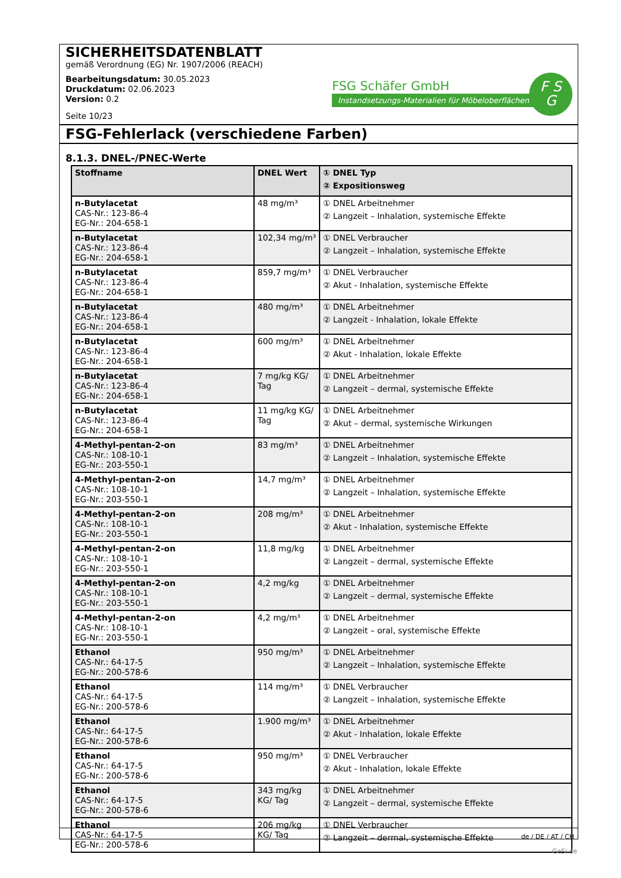SICHERHEITSDATENBLATT
gemäß Verordnung (EG) Nr. 1907/2006 (REACH)
Bearbeitungsdatum: 30.05.2023
Druckdatum: 02.06.2023
Version: 0.2
Seite 10/23
FSG Schäfer GmbH
Instandsetzungs-Materialien für Möbeloberflächen
F S
G
FSG-Fehlerlack (verschiedene Farben)
8.1.3. DNEL-/PNEC-Werte
| Stoffname | DNEL Wert | ① DNEL Typ ② Expositionsweg |
| --- | --- | --- |
| n-Butylacetat CAS-Nr.: 123-86-4 EG-Nr.: 204-658-1 | 48 mg/m³ | ① DNEL Arbeitnehmer ② Langzeit – Inhalation, systemische Effekte |
| n-Butylacetat CAS-Nr.: 123-86-4 EG-Nr.: 204-658-1 | 102,34 mg/m³ | ① DNEL Verbraucher ② Langzeit – Inhalation, systemische Effekte |
| n-Butylacetat CAS-Nr.: 123-86-4 EG-Nr.: 204-658-1 | 859,7 mg/m³ | ① DNEL Verbraucher ② Akut - Inhalation, systemische Effekte |
| n-Butylacetat CAS-Nr.: 123-86-4 EG-Nr.: 204-658-1 | 480 mg/m³ | ① DNEL Arbeitnehmer ② Langzeit - Inhalation, lokale Effekte |
| n-Butylacetat CAS-Nr.: 123-86-4 EG-Nr.: 204-658-1 | 600 mg/m³ | ① DNEL Arbeitnehmer ② Akut - Inhalation, lokale Effekte |
| n-Butylacetat CAS-Nr.: 123-86-4 EG-Nr.: 204-658-1 | 7 mg/kg KG/ Tag | ① DNEL Arbeitnehmer ② Langzeit – dermal, systemische Effekte |
| n-Butylacetat CAS-Nr.: 123-86-4 EG-Nr.: 204-658-1 | 11 mg/kg KG/ Tag | ① DNEL Arbeitnehmer ② Akut – dermal, systemische Wirkungen |
| 4-Methyl-pentan-2-on CAS-Nr.: 108-10-1 EG-Nr.: 203-550-1 | 83 mg/m³ | ① DNEL Arbeitnehmer ② Langzeit – Inhalation, systemische Effekte |
| 4-Methyl-pentan-2-on CAS-Nr.: 108-10-1 EG-Nr.: 203-550-1 | 14,7 mg/m³ | ① DNEL Arbeitnehmer ② Langzeit – Inhalation, systemische Effekte |
| 4-Methyl-pentan-2-on CAS-Nr.: 108-10-1 EG-Nr.: 203-550-1 | 208 mg/m³ | ① DNEL Arbeitnehmer ② Akut - Inhalation, systemische Effekte |
| 4-Methyl-pentan-2-on CAS-Nr.: 108-10-1 EG-Nr.: 203-550-1 | 11,8 mg/kg | ① DNEL Arbeitnehmer ② Langzeit – dermal, systemische Effekte |
| 4-Methyl-pentan-2-on CAS-Nr.: 108-10-1 EG-Nr.: 203-550-1 | 4,2 mg/kg | ① DNEL Arbeitnehmer ② Langzeit – dermal, systemische Effekte |
| 4-Methyl-pentan-2-on CAS-Nr.: 108-10-1 EG-Nr.: 203-550-1 | 4,2 mg/m³ | ① DNEL Arbeitnehmer ② Langzeit – oral, systemische Effekte |
| Ethanol CAS-Nr.: 64-17-5 EG-Nr.: 200-578-6 | 950 mg/m³ | ① DNEL Arbeitnehmer ② Langzeit – Inhalation, systemische Effekte |
| Ethanol CAS-Nr.: 64-17-5 EG-Nr.: 200-578-6 | 114 mg/m³ | ① DNEL Verbraucher ② Langzeit – Inhalation, systemische Effekte |
| Ethanol CAS-Nr.: 64-17-5 EG-Nr.: 200-578-6 | 1.900 mg/m³ | ① DNEL Arbeitnehmer ② Akut - Inhalation, lokale Effekte |
| Ethanol CAS-Nr.: 64-17-5 EG-Nr.: 200-578-6 | 950 mg/m³ | ① DNEL Verbraucher ② Akut - Inhalation, lokale Effekte |
| Ethanol CAS-Nr.: 64-17-5 EG-Nr.: 200-578-6 | 343 mg/kg KG/ Tag | ① DNEL Arbeitnehmer ② Langzeit – dermal, systemische Effekte |
| Ethanol CAS-Nr.: 64-17-5 EG-Nr.: 200-578-6 | 206 mg/kg KG/ Tag | ① DNEL Verbraucher ② Langzeit – dermal, systemische Effekte |
de / DE / AT / CH
GeSi.de